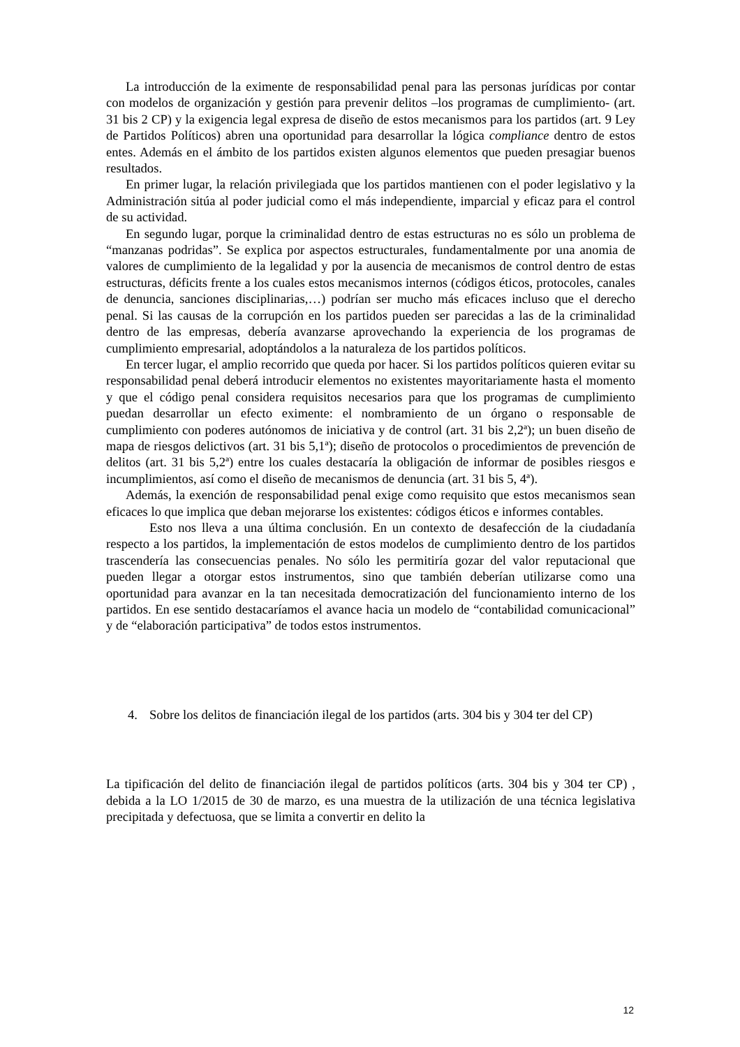La introducción de la eximente de responsabilidad penal para las personas jurídicas por contar con modelos de organización y gestión para prevenir delitos –los programas de cumplimiento- (art. 31 bis 2 CP) y la exigencia legal expresa de diseño de estos mecanismos para los partidos (art. 9 Ley de Partidos Políticos) abren una oportunidad para desarrollar la lógica compliance dentro de estos entes. Además en el ámbito de los partidos existen algunos elementos que pueden presagiar buenos resultados.
En primer lugar, la relación privilegiada que los partidos mantienen con el poder legislativo y la Administración sitúa al poder judicial como el más independiente, imparcial y eficaz para el control de su actividad.
En segundo lugar, porque la criminalidad dentro de estas estructuras no es sólo un problema de “manzanas podridas”. Se explica por aspectos estructurales, fundamentalmente por una anomia de valores de cumplimiento de la legalidad y por la ausencia de mecanismos de control dentro de estas estructuras, déficits frente a los cuales estos mecanismos internos (códigos éticos, protocoles, canales de denuncia, sanciones disciplinarias,…) podrían ser mucho más eficaces incluso que el derecho penal. Si las causas de la corrupción en los partidos pueden ser parecidas a las de la criminalidad dentro de las empresas, debería avanzarse aprovechando la experiencia de los programas de cumplimiento empresarial, adoptándolos a la naturaleza de los partidos políticos.
En tercer lugar, el amplio recorrido que queda por hacer. Si los partidos políticos quieren evitar su responsabilidad penal deberá introducir elementos no existentes mayoritariamente hasta el momento y que el código penal considera requisitos necesarios para que los programas de cumplimiento puedan desarrollar un efecto eximente: el nombramiento de un órgano o responsable de cumplimiento con poderes autónomos de iniciativa y de control (art. 31 bis 2,2ª); un buen diseño de mapa de riesgos delictivos (art. 31 bis 5,1ª); diseño de protocolos o procedimientos de prevención de delitos (art. 31 bis 5,2ª) entre los cuales destacaría la obligación de informar de posibles riesgos e incumplimientos, así como el diseño de mecanismos de denuncia (art. 31 bis 5, 4ª).
Además, la exención de responsabilidad penal exige como requisito que estos mecanismos sean eficaces lo que implica que deban mejorarse los existentes: códigos éticos e informes contables.
Esto nos lleva a una última conclusión. En un contexto de desafección de la ciudadanía respecto a los partidos, la implementación de estos modelos de cumplimiento dentro de los partidos trascendería las consecuencias penales. No sólo les permitiría gozar del valor reputacional que pueden llegar a otorgar estos instrumentos, sino que también deberían utilizarse como una oportunidad para avanzar en la tan necesitada democratización del funcionamiento interno de los partidos. En ese sentido destacaríamos el avance hacia un modelo de “contabilidad comunicacional” y de “elaboración participativa” de todos estos instrumentos.
4. Sobre los delitos de financiación ilegal de los partidos (arts. 304 bis y 304 ter del CP)
La tipificación del delito de financiación ilegal de partidos políticos (arts. 304 bis y 304 ter CP) , debida a la LO 1/2015 de 30 de marzo, es una muestra de la utilización de una técnica legislativa precipitada y defectuosa, que se limita a convertir en delito la
12